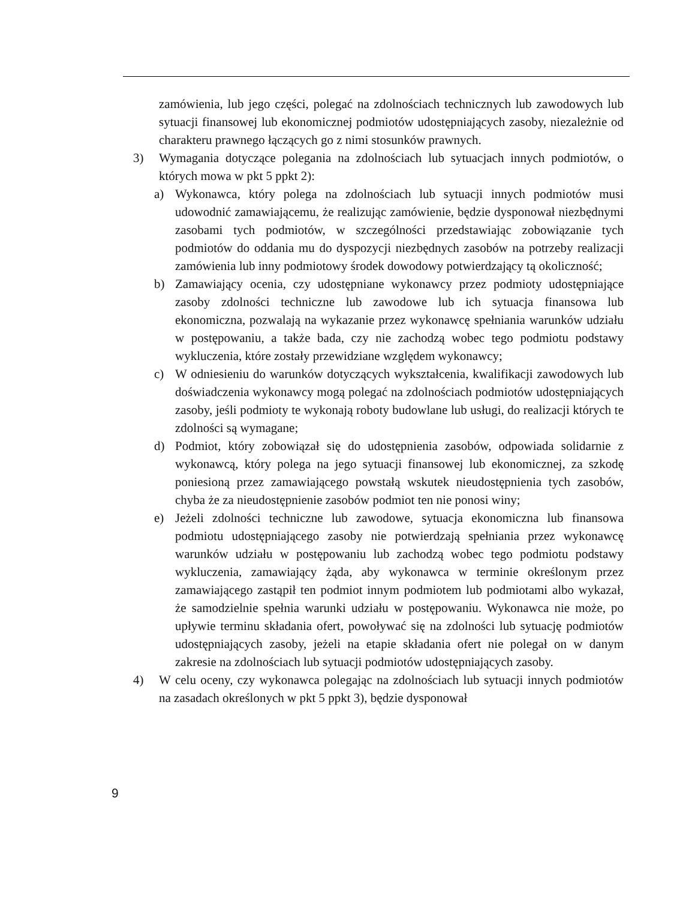zamówienia, lub jego części, polegać na zdolnościach technicznych lub zawodowych lub sytuacji finansowej lub ekonomicznej podmiotów udostępniających zasoby, niezależnie od charakteru prawnego łączących go z nimi stosunków prawnych.
3) Wymagania dotyczące polegania na zdolnościach lub sytuacjach innych podmiotów, o których mowa w pkt 5 ppkt 2):
a) Wykonawca, który polega na zdolnościach lub sytuacji innych podmiotów musi udowodnić zamawiającemu, że realizując zamówienie, będzie dysponował niezbędnymi zasobami tych podmiotów, w szczególności przedstawiając zobowiązanie tych podmiotów do oddania mu do dyspozycji niezbędnych zasobów na potrzeby realizacji zamówienia lub inny podmiotowy środek dowodowy potwierdzający tą okoliczność;
b) Zamawiający ocenia, czy udostępniane wykonawcy przez podmioty udostępniające zasoby zdolności techniczne lub zawodowe lub ich sytuacja finansowa lub ekonomiczna, pozwalają na wykazanie przez wykonawcę spełniania warunków udziału w postępowaniu, a także bada, czy nie zachodzą wobec tego podmiotu podstawy wykluczenia, które zostały przewidziane względem wykonawcy;
c) W odniesieniu do warunków dotyczących wykształcenia, kwalifikacji zawodowych lub doświadczenia wykonawcy mogą polegać na zdolnościach podmiotów udostępniających zasoby, jeśli podmioty te wykonają roboty budowlane lub usługi, do realizacji których te zdolności są wymagane;
d) Podmiot, który zobowiązał się do udostępnienia zasobów, odpowiada solidarnie z wykonawcą, który polega na jego sytuacji finansowej lub ekonomicznej, za szkodę poniesioną przez zamawiającego powstałą wskutek nieudostępnienia tych zasobów, chyba że za nieudostępnienie zasobów podmiot ten nie ponosi winy;
e) Jeżeli zdolności techniczne lub zawodowe, sytuacja ekonomiczna lub finansowa podmiotu udostępniającego zasoby nie potwierdzają spełniania przez wykonawcę warunków udziału w postępowaniu lub zachodzą wobec tego podmiotu podstawy wykluczenia, zamawiający żąda, aby wykonawca w terminie określonym przez zamawiającego zastąpił ten podmiot innym podmiotem lub podmiotami albo wykazał, że samodzielnie spełnia warunki udziału w postępowaniu. Wykonawca nie może, po upływie terminu składania ofert, powoływać się na zdolności lub sytuację podmiotów udostępniających zasoby, jeżeli na etapie składania ofert nie polegał on w danym zakresie na zdolnościach lub sytuacji podmiotów udostępniających zasoby.
4) W celu oceny, czy wykonawca polegając na zdolnościach lub sytuacji innych podmiotów na zasadach określonych w pkt 5 ppkt 3), będzie dysponował
9